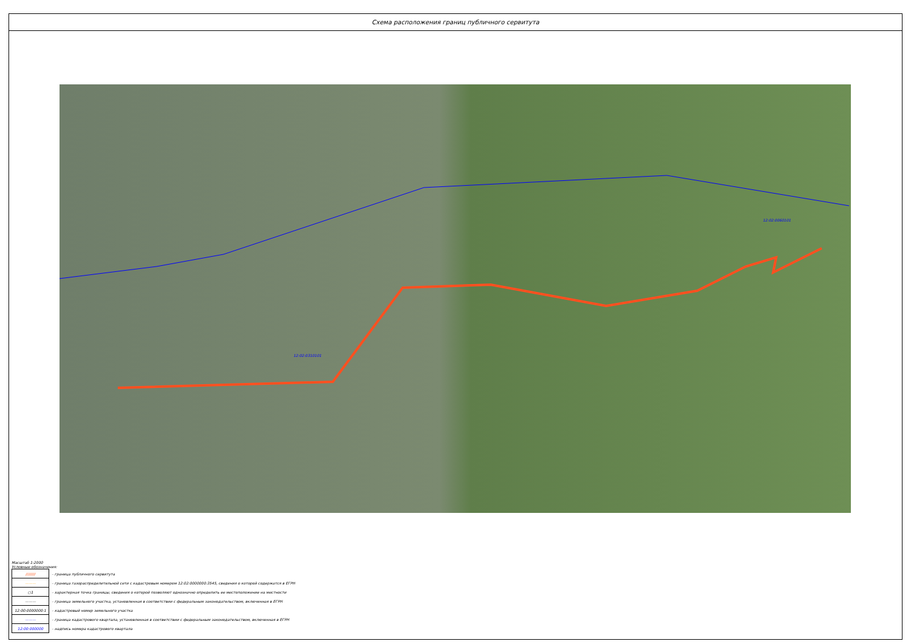Схема расположения границ публичного сервитута
12:02:0310101
12:02:0060101
Масштаб 1:2000
Условные обозначения:
| //////// | – граница публичного сервитута |
| ——— | – граница газораспределительной сети с кадастровым номером 12:02:0000000:3545, сведения о которой содержатся в ЕГРН |
| ○1 | – характерная точка границы, сведения о которой позволяют однозначно определить ее местоположение на местности |
| ——— | – граница земельного участка, установленная в соответствии с федеральным законодательством, включенная в ЕГРН |
| 12:00:0000000:1 | – кадастровый номер земельного участка |
| ——— | – граница кадастрового квартала, установленная в соответствии с федеральным законодательством, включенная в ЕГРН |
| 12:00:000000 | – надпись номера кадастрового квартала |